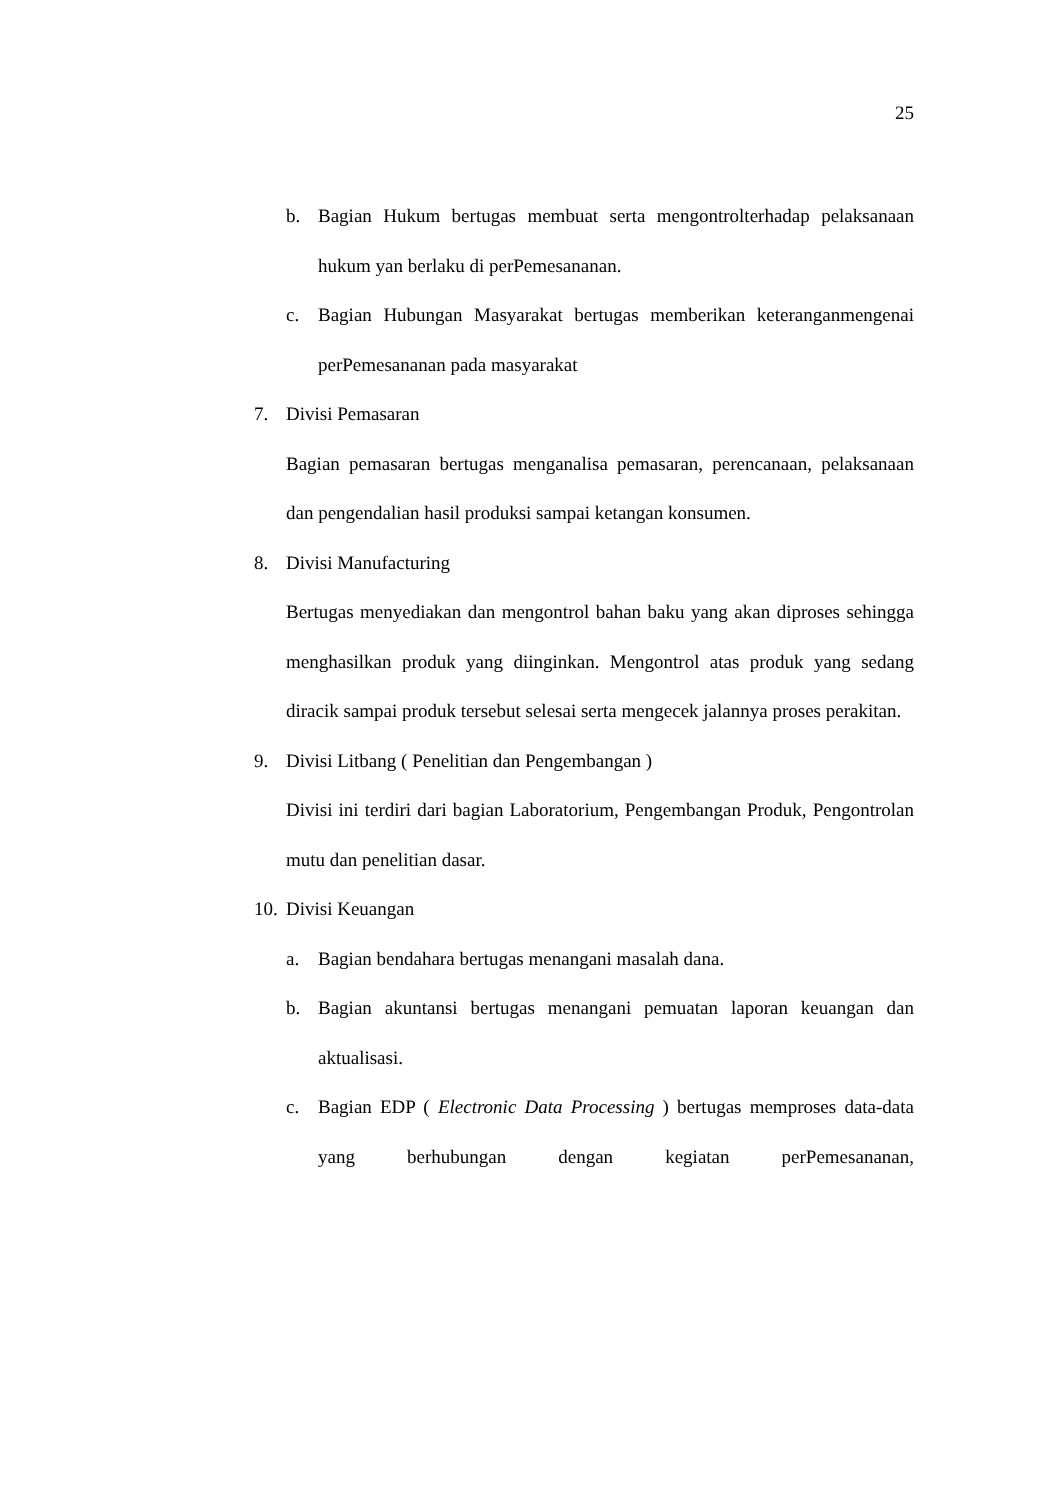25
b. Bagian Hukum bertugas membuat serta mengontrolterhadap pelaksanaan hukum yan berlaku di perPemesananan.
c. Bagian Hubungan Masyarakat bertugas memberikan keteranganmengenai perPemesananan pada masyarakat
7. Divisi Pemasaran
Bagian pemasaran bertugas menganalisa pemasaran, perencanaan, pelaksanaan dan pengendalian hasil produksi sampai ketangan konsumen.
8. Divisi Manufacturing
Bertugas menyediakan dan mengontrol bahan baku yang akan diproses sehingga menghasilkan produk yang diinginkan. Mengontrol atas produk yang sedang diracik sampai produk tersebut selesai serta mengecek jalannya proses perakitan.
9. Divisi Litbang ( Penelitian dan Pengembangan )
Divisi ini terdiri dari bagian Laboratorium, Pengembangan Produk, Pengontrolan mutu dan penelitian dasar.
10.
Divisi Keuangan
a. Bagian bendahara bertugas menangani masalah dana.
b. Bagian akuntansi bertugas menangani pemuatan laporan keuangan dan aktualisasi.
c. Bagian EDP ( Electronic Data Processing ) bertugas memproses data-data yang berhubungan dengan kegiatan perPemesananan,